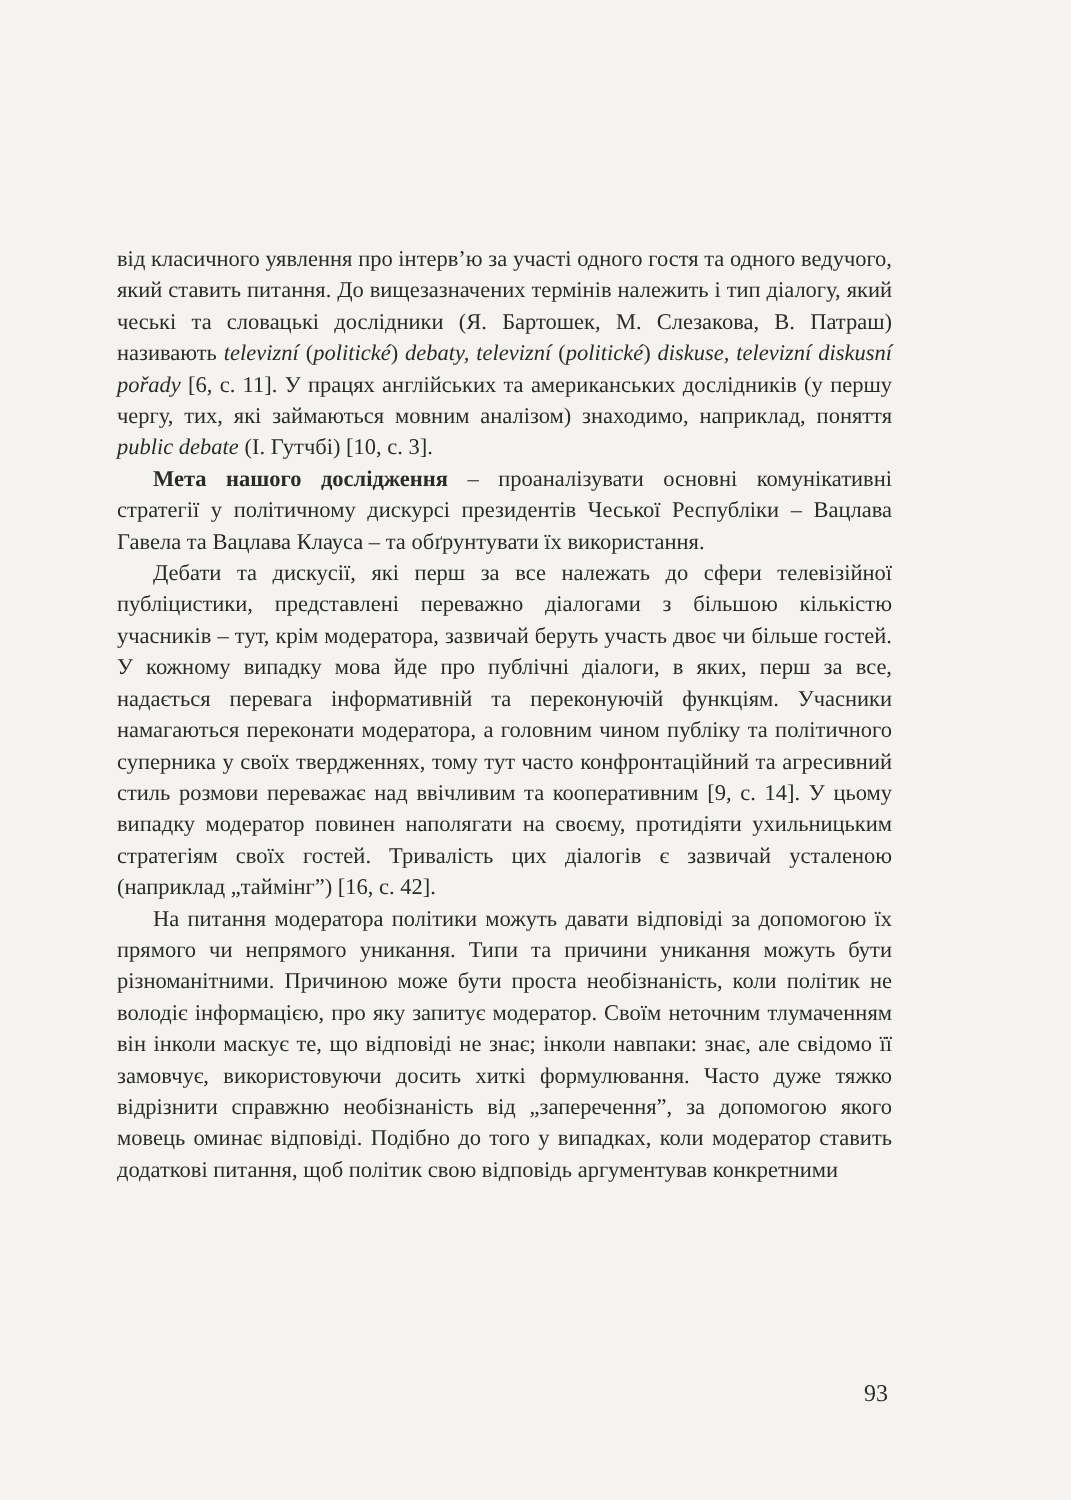від класичного уявлення про інтерв’ю за участі одного гостя та одного ведучого, який ставить питання. До вищезазначених термінів належить і тип діалогу, який чеські та словацькі дослідники (Я. Бартошек, М. Слезакова, В. Патраш) називають televizní (politické) debaty, televizní (politické) diskuse, televizní diskusní pořady [6, с. 11]. У працях англійських та американських дослідників (у першу чергу, тих, які займаються мовним аналізом) знаходимо, наприклад, поняття public debate (І. Гутчбі) [10, с. 3].
Мета нашого дослідження – проаналізувати основні комунікативні стратегії у політичному дискурсі президентів Чеської Республіки – Вацлава Гавела та Вацлава Клауса – та обґрунтувати їх використання.
Дебати та дискусії, які перш за все належать до сфери телевізійної публіцистики, представлені переважно діалогами з більшою кількістю учасників – тут, крім модератора, зазвичай беруть участь двоє чи більше гостей. У кожному випадку мова йде про публічні діалоги, в яких, перш за все, надається перевага інформативній та переконуючій функціям. Учасники намагаються переконати модератора, а головним чином публіку та політичного суперника у своїх твердженнях, тому тут часто конфронтаційний та агресивний стиль розмови переважає над ввічливим та кооперативним [9, с. 14]. У цьому випадку модератор повинен наполягати на своєму, протидіяти ухильницьким стратегіям своїх гостей. Тривалість цих діалогів є зазвичай усталеною (наприклад „таймінг”) [16, с. 42].
На питання модератора політики можуть давати відповіді за допомогою їх прямого чи непрямого уникання. Типи та причини уникання можуть бути різноманітними. Причиною може бути проста необізнаність, коли політик не володіє інформацією, про яку запитує модератор. Своїм неточним тлумаченням він інколи маскує те, що відповіді не знає; інколи навпаки: знає, але свідомо її замовчує, використовуючи досить хиткі формулювання. Часто дуже тяжко відрізнити справжню необізнаність від „заперечення”, за допомогою якого мовець оминає відповіді. Подібно до того у випадках, коли модератор ставить додаткові питання, щоб політик свою відповідь аргументував конкретними
93